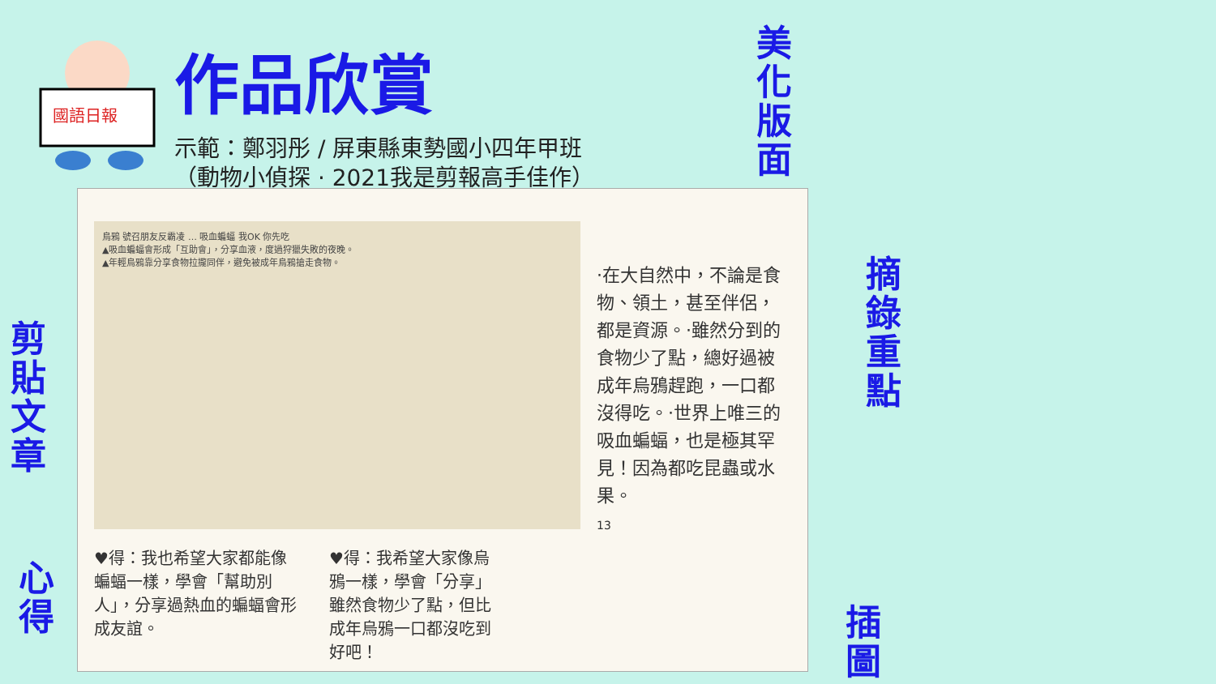國語日報
作品欣賞
示範：鄭羽彤 / 屏東縣東勢國小四年甲班
（動物小偵探 · 2021我是剪報高手佳作）
美化版面
剪貼文章
心得
摘錄重點
插圖
烏鴉 號召朋友反霸凌 … 吸血蝙蝠 我OK 你先吃
▲吸血蝙蝠會形成「互助會」，分享血液，度過狩獵失敗的夜晚。
▲年輕烏鴉靠分享食物拉攏同伴，避免被成年烏鴉搶走食物。
♥得：我也希望大家都能像蝙蝠一樣，學會「幫助別人」，分享過熱血的蝙蝠會形成友誼。
♥得：我希望大家像烏鴉一樣，學會「分享」雖然食物少了點，但比成年烏鴉一口都沒吃到好吧！
·在大自然中，不論是食物、領土，甚至伴侶，都是資源。·雖然分到的食物少了點，總好過被成年烏鴉趕跑，一口都沒得吃。·世界上唯三的吸血蝙蝠，也是極其罕見！因為都吃昆蟲或水果。
13